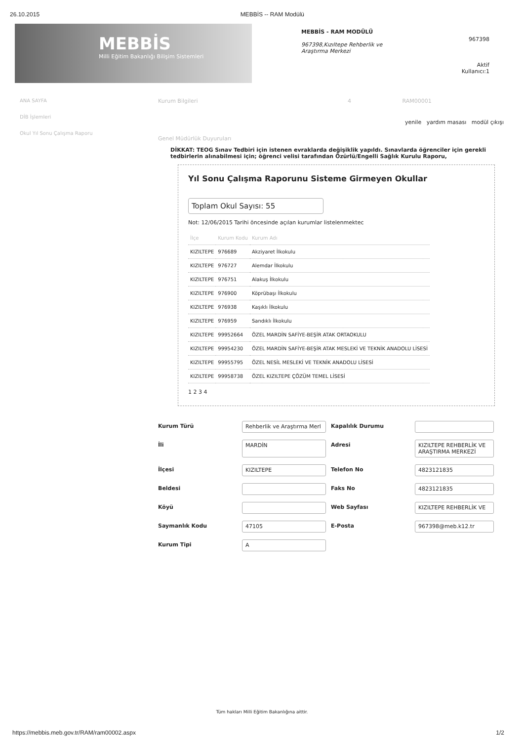26.10.2015 MEBBİS -- RAM Modülü
MEBBİS
Milli Eğitim Bakanlığı Bilişim Sistemleri
MEBBİS - RAM MODÜLÜ
967398,Kızıltepe Rehberlik ve Araştırma Merkezi
967398
Aktif
Kullanıcı:1
ANA SAYFA
DİB İşlemleri
Okul Yıl Sonu Çalışma Raporu
Kurum Bilgileri 4 RAM00001
yenile yardım masası modül çıkışı
Genel Müdürlük Duyuruları
DİKKAT: TEOG Sınav Tedbiri için istenen evraklarda değişiklik yapıldı. Sınavlarda öğrenciler için gerekli tedbirlerin alınabilmesi için; öğrenci velisi tarafından Özürlü/Engelli Sağlık Kurulu Raporu,
Yıl Sonu Çalışma Raporunu Sisteme Girmeyen Okullar
Toplam Okul Sayısı: 55
Not: 12/06/2015 Tarihi öncesinde açılan kurumlar listelenmektec
| İlçe | Kurum Kodu | Kurum Adı |
| --- | --- | --- |
| KIZILTEPE | 976689 | Akziyaret İlkokulu |
| KIZILTEPE | 976727 | Alemdar İlkokulu |
| KIZILTEPE | 976751 | Alakuş İlkokulu |
| KIZILTEPE | 976900 | Köprübaşı İlkokulu |
| KIZILTEPE | 976938 | Kaşıklı İlkokulu |
| KIZILTEPE | 976959 | Sandıklı İlkokulu |
| KIZILTEPE | 99952664 | ÖZEL MARDİN SAFİYE-BEŞİR ATAK ORTAOKULU |
| KIZILTEPE | 99954230 | ÖZEL MARDİN SAFİYE-BEŞİR ATAK MESLEKİ VE TEKNİK ANADOLU LİSESİ |
| KIZILTEPE | 99955795 | ÖZEL NESİL MESLEKİ VE TEKNİK ANADOLU LİSESİ |
| KIZILTEPE | 99958738 | ÖZEL KIZILTEPE ÇÖZÜM TEMEL LİSESİ |
1 2 3 4
Kurum Türü
Rehberlik ve Araştırma Merl
Kapalılık Durumu
İli
MARDİN
Adresi
KIZILTEPE REHBERLİK VE ARAŞTIRMA MERKEZİ
İlçesi
KIZILTEPE
Telefon No
4823121835
Beldesi
Faks No
4823121835
Köyü
Web Sayfası
KIZILTEPE REHBERLİK VE
Saymanlık Kodu
47105
E-Posta
967398@meb.k12.tr
Kurum Tipi
A
Tüm hakları Milli Eğitim Bakanlığına aittir.
https://mebbis.meb.gov.tr/RAM/ram00002.aspx 1/2